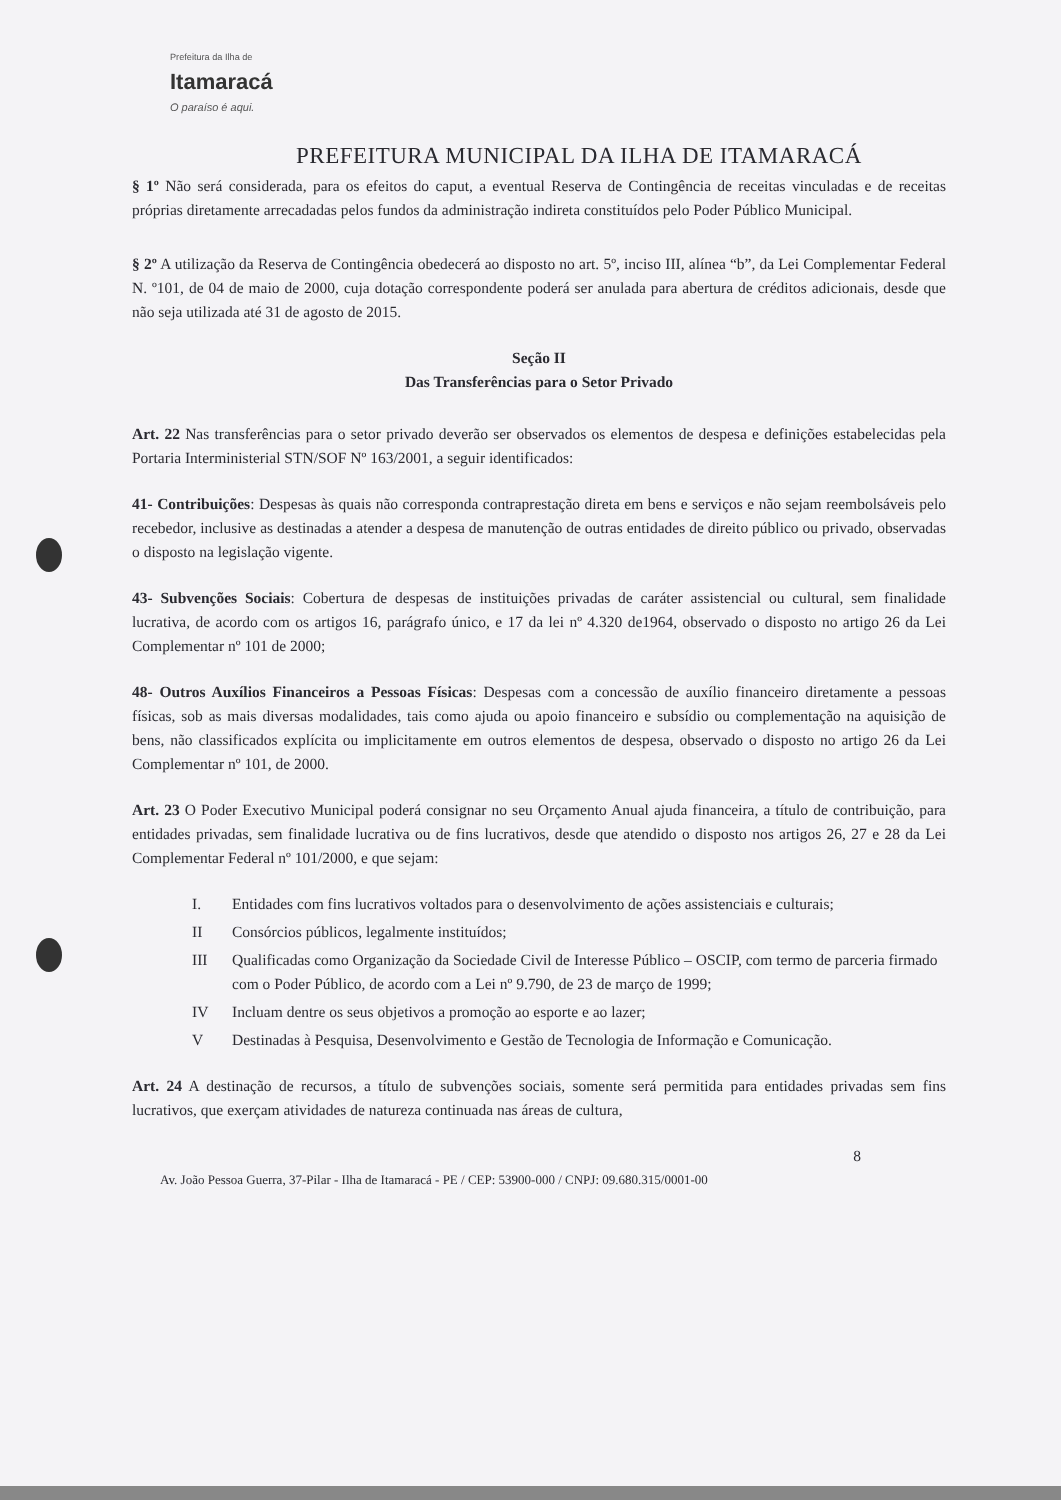Prefeitura da Ilha de
Itamaracá
O paraíso é aqui.
PREFEITURA MUNICIPAL DA ILHA DE ITAMARACÁ
§ 1º Não será considerada, para os efeitos do caput, a eventual Reserva de Contingência de receitas vinculadas e de receitas próprias diretamente arrecadadas pelos fundos da administração indireta constituídos pelo Poder Público Municipal.
§ 2º A utilização da Reserva de Contingência obedecerá ao disposto no art. 5º, inciso III, alínea “b”, da Lei Complementar Federal N. º101, de 04 de maio de 2000, cuja dotação correspondente poderá ser anulada para abertura de créditos adicionais, desde que não seja utilizada até 31 de agosto de 2015.
Seção II
Das Transferências para o Setor Privado
Art. 22 Nas transferências para o setor privado deverão ser observados os elementos de despesa e definições estabelecidas pela Portaria Interministerial STN/SOF Nº 163/2001, a seguir identificados:
41- Contribuições: Despesas às quais não corresponda contraprestação direta em bens e serviços e não sejam reembolsáveis pelo recebedor, inclusive as destinadas a atender a despesa de manutenção de outras entidades de direito público ou privado, observadas o disposto na legislação vigente.
43- Subvenções Sociais: Cobertura de despesas de instituições privadas de caráter assistencial ou cultural, sem finalidade lucrativa, de acordo com os artigos 16, parágrafo único, e 17 da lei nº 4.320 de1964, observado o disposto no artigo 26 da Lei Complementar nº 101 de 2000;
48- Outros Auxílios Financeiros a Pessoas Físicas: Despesas com a concessão de auxílio financeiro diretamente a pessoas físicas, sob as mais diversas modalidades, tais como ajuda ou apoio financeiro e subsídio ou complementação na aquisição de bens, não classificados explícita ou implicitamente em outros elementos de despesa, observado o disposto no artigo 26 da Lei Complementar nº 101, de 2000.
Art. 23 O Poder Executivo Municipal poderá consignar no seu Orçamento Anual ajuda financeira, a título de contribuição, para entidades privadas, sem finalidade lucrativa ou de fins lucrativos, desde que atendido o disposto nos artigos 26, 27 e 28 da Lei Complementar Federal nº 101/2000, e que sejam:
I. Entidades com fins lucrativos voltados para o desenvolvimento de ações assistenciais e culturais;
II Consórcios públicos, legalmente instituídos;
III Qualificadas como Organização da Sociedade Civil de Interesse Público – OSCIP, com termo de parceria firmado com o Poder Público, de acordo com a Lei nº 9.790, de 23 de março de 1999;
IV Incluam dentre os seus objetivos a promoção ao esporte e ao lazer;
V Destinadas à Pesquisa, Desenvolvimento e Gestão de Tecnologia de Informação e Comunicação.
Art. 24 A destinação de recursos, a título de subvenções sociais, somente será permitida para entidades privadas sem fins lucrativos, que exerçam atividades de natureza continuada nas áreas de cultura,
8
Av. João Pessoa Guerra, 37-Pilar - Ilha de Itamaracá - PE / CEP: 53900-000 / CNPJ: 09.680.315/0001-00